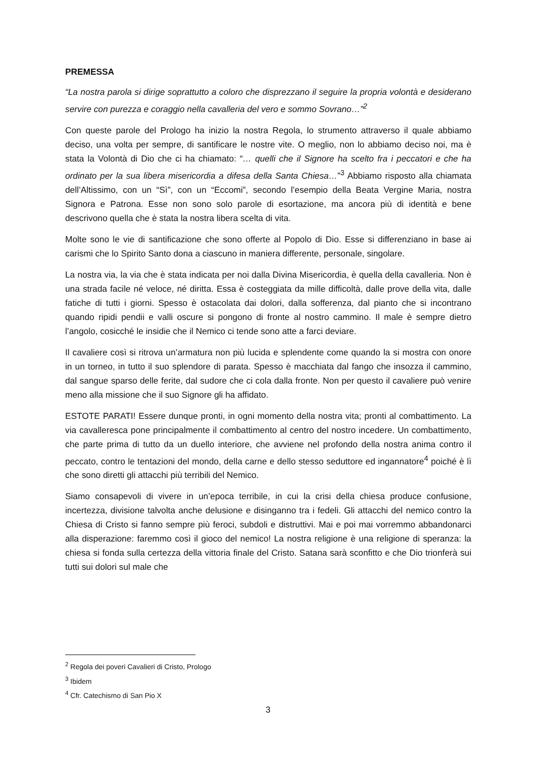PREMESSA
“La nostra parola si dirige soprattutto a coloro che disprezzano il seguire la propria volontà e desiderano servire con purezza e coraggio nella cavalleria del vero e sommo Sovrano…”<sup>2</sup>
Con queste parole del Prologo ha inizio la nostra Regola, lo strumento attraverso il quale abbiamo deciso, una volta per sempre, di santificare le nostre vite. O meglio, non lo abbiamo deciso noi, ma è stata la Volontà di Dio che ci ha chiamato: “… quelli che il Signore ha scelto fra i peccatori e che ha ordinato per la sua libera misericordia a difesa della Santa Chiesa…”<sup>3</sup> Abbiamo risposto alla chiamata dell’Altissimo, con un “Sì”, con un “Eccomi”, secondo l’esempio della Beata Vergine Maria, nostra Signora e Patrona. Esse non sono solo parole di esortazione, ma ancora più di identità e bene descrivono quella che è stata la nostra libera scelta di vita.
Molte sono le vie di santificazione che sono offerte al Popolo di Dio. Esse si differenziano in base ai carismi che lo Spirito Santo dona a ciascuno in maniera differente, personale, singolare.
La nostra via, la via che è stata indicata per noi dalla Divina Misericordia, è quella della cavalleria. Non è una strada facile né veloce, né diritta. Essa è costeggiata da mille difficoltà, dalle prove della vita, dalle fatiche di tutti i giorni. Spesso è ostacolata dai dolori, dalla sofferenza, dal pianto che si incontrano quando ripidi pendii e valli oscure si pongono di fronte al nostro cammino. Il male è sempre dietro l’angolo, cosicché le insidie che il Nemico ci tende sono atte a farci deviare.
Il cavaliere così si ritrova un’armatura non più lucida e splendente come quando la si mostra con onore in un torneo, in tutto il suo splendore di parata. Spesso è macchiata dal fango che insozza il cammino, dal sangue sparso delle ferite, dal sudore che ci cola dalla fronte. Non per questo il cavaliere può venire meno alla missione che il suo Signore gli ha affidato.
ESTOTE PARATI! Essere dunque pronti, in ogni momento della nostra vita; pronti al combattimento. La via cavalleresca pone principalmente il combattimento al centro del nostro incedere. Un combattimento, che parte prima di tutto da un duello interiore, che avviene nel profondo della nostra anima contro il peccato, contro le tentazioni del mondo, della carne e dello stesso seduttore ed ingannatore<sup>4</sup> poiché è lì che sono diretti gli attacchi più terribili del Nemico.
Siamo consapevoli di vivere in un’epoca terribile, in cui la crisi della chiesa produce confusione, incertezza, divisione talvolta anche delusione e disinganno tra i fedeli. Gli attacchi del nemico contro la Chiesa di Cristo si fanno sempre più feroci, subdoli e distruttivi. Mai e poi mai vorremmo abbandonarci alla disperazione: faremmo così il gioco del nemico! La nostra religione è una religione di speranza: la chiesa si fonda sulla certezza della vittoria finale del Cristo. Satana sarà sconfitto e che Dio trionferà sui tutti sui dolori sul male che
<sup>2</sup> Regola dei poveri Cavalieri di Cristo, Prologo
<sup>3</sup> Ibidem
<sup>4</sup> Cfr. Catechismo di San Pio X
3